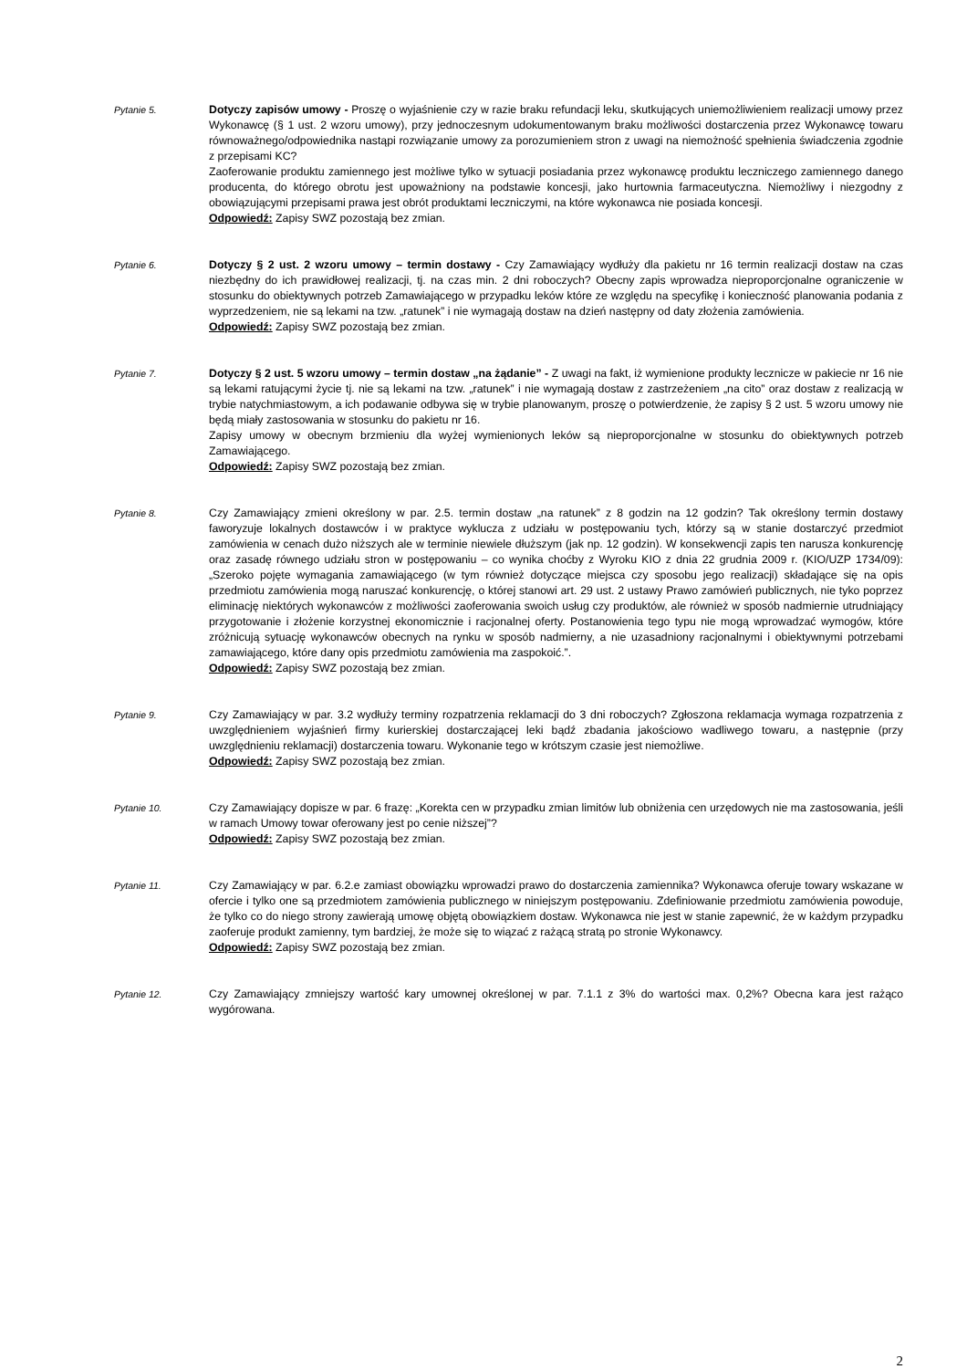Pytanie 5.
Dotyczy zapisów umowy - Proszę o wyjaśnienie czy w razie braku refundacji leku, skutkujących uniemożliwieniem realizacji umowy przez Wykonawcę (§ 1 ust. 2 wzoru umowy), przy jednoczesnym udokumentowanym braku możliwości dostarczenia przez Wykonawcę towaru równoważnego/odpowiednika nastąpi rozwiązanie umowy za porozumieniem stron z uwagi na niemożność spełnienia świadczenia zgodnie z przepisami KC?
Zaoferowanie produktu zamiennego jest możliwe tylko w sytuacji posiadania przez wykonawcę produktu leczniczego zamiennego danego producenta, do którego obrotu jest upoważniony na podstawie koncesji, jako hurtownia farmaceutyczna. Niemożliwy i niezgodny z obowiązującymi przepisami prawa jest obrót produktami leczniczymi, na które wykonawca nie posiada koncesji.
Odpowiedź: Zapisy SWZ pozostają bez zmian.
Pytanie 6.
Dotyczy § 2 ust. 2 wzoru umowy – termin dostawy - Czy Zamawiający wydłuży dla pakietu nr 16 termin realizacji dostaw na czas niezbędny do ich prawidłowej realizacji, tj. na czas min. 2 dni roboczych? Obecny zapis wprowadza nieproporcjonalne ograniczenie w stosunku do obiektywnych potrzeb Zamawiającego w przypadku leków które ze względu na specyfikę i konieczność planowania podania z wyprzedzeniem, nie są lekami na tzw. „ratunek” i nie wymagają dostaw na dzień następny od daty złożenia zamówienia.
Odpowiedź: Zapisy SWZ pozostają bez zmian.
Pytanie 7.
Dotyczy § 2 ust. 5 wzoru umowy – termin dostaw „na żądanie” - Z uwagi na fakt, iż wymienione produkty lecznicze w pakiecie nr 16 nie są lekami ratującymi życie tj. nie są lekami na tzw. „ratunek” i nie wymagają dostaw z zastrzeżeniem „na cito” oraz dostaw z realizacją w trybie natychmiastowym, a ich podawanie odbywa się w trybie planowanym, proszę o potwierdzenie, że zapisy § 2 ust. 5 wzoru umowy nie będą miały zastosowania w stosunku do pakietu nr 16.
Zapisy umowy w obecnym brzmieniu dla wyżej wymienionych leków są nieproporcjonalne w stosunku do obiektywnych potrzeb Zamawiającego.
Odpowiedź: Zapisy SWZ pozostają bez zmian.
Pytanie 8.
Czy Zamawiający zmieni określony w par. 2.5. termin dostaw „na ratunek” z 8 godzin na 12 godzin? Tak określony termin dostawy faworyzuje lokalnych dostawców i w praktyce wyklucza z udziału w postępowaniu tych, którzy są w stanie dostarczyć przedmiot zamówienia w cenach dużo niższych ale w terminie niewiele dłuższym (jak np. 12 godzin). W konsekwencji zapis ten narusza konkurencję oraz zasadę równego udziału stron w postępowaniu – co wynika choćby z Wyroku KIO z dnia 22 grudnia 2009 r. (KIO/UZP 1734/09): „Szeroko pojęte wymagania zamawiającego (w tym również dotyczące miejsca czy sposobu jego realizacji) składające się na opis przedmiotu zamówienia mogą naruszać konkurencję, o której stanowi art. 29 ust. 2 ustawy Prawo zamówień publicznych, nie tyko poprzez eliminację niektórych wykonawców z możliwości zaoferowania swoich usług czy produktów, ale również w sposób nadmiernie utrudniający przygotowanie i złożenie korzystnej ekonomicznie i racjonalnej oferty. Postanowienia tego typu nie mogą wprowadzać wymogów, które zróżnicują sytuację wykonawców obecnych na rynku w sposób nadmierny, a nie uzasadniony racjonalnymi i obiektywnymi potrzebami zamawiającego, które dany opis przedmiotu zamówienia ma zaspokoić.”.
Odpowiedź: Zapisy SWZ pozostają bez zmian.
Pytanie 9.
Czy Zamawiający w par. 3.2 wydłuży terminy rozpatrzenia reklamacji do 3 dni roboczych? Zgłoszona reklamacja wymaga rozpatrzenia z uwzględnieniem wyjaśnień firmy kurierskiej dostarczającej leki bądź zbadania jakościowo wadliwego towaru, a następnie (przy uwzględnieniu reklamacji) dostarczenia towaru. Wykonanie tego w krótszym czasie jest niemożliwe.
Odpowiedź: Zapisy SWZ pozostają bez zmian.
Pytanie 10.
Czy Zamawiający dopisze w par. 6 frazę: „Korekta cen w przypadku zmian limitów lub obniżenia cen urzędowych nie ma zastosowania, jeśli w ramach Umowy towar oferowany jest po cenie niższej”?
Odpowiedź: Zapisy SWZ pozostają bez zmian.
Pytanie 11.
Czy Zamawiający w par. 6.2.e zamiast obowiązku wprowadzi prawo do dostarczenia zamiennika? Wykonawca oferuje towary wskazane w ofercie i tylko one są przedmiotem zamówienia publicznego w niniejszym postępowaniu. Zdefiniowanie przedmiotu zamówienia powoduje, że tylko co do niego strony zawierają umowę objętą obowiązkiem dostaw. Wykonawca nie jest w stanie zapewnić, że w każdym przypadku zaoferuje produkt zamienny, tym bardziej, że może się to wiązać z rażącą stratą po stronie Wykonawcy.
Odpowiedź: Zapisy SWZ pozostają bez zmian.
Pytanie 12.
Czy Zamawiający zmniejszy wartość kary umownej określonej w par. 7.1.1 z 3% do wartości max. 0,2%? Obecna kara jest rażąco wygórowana.
2